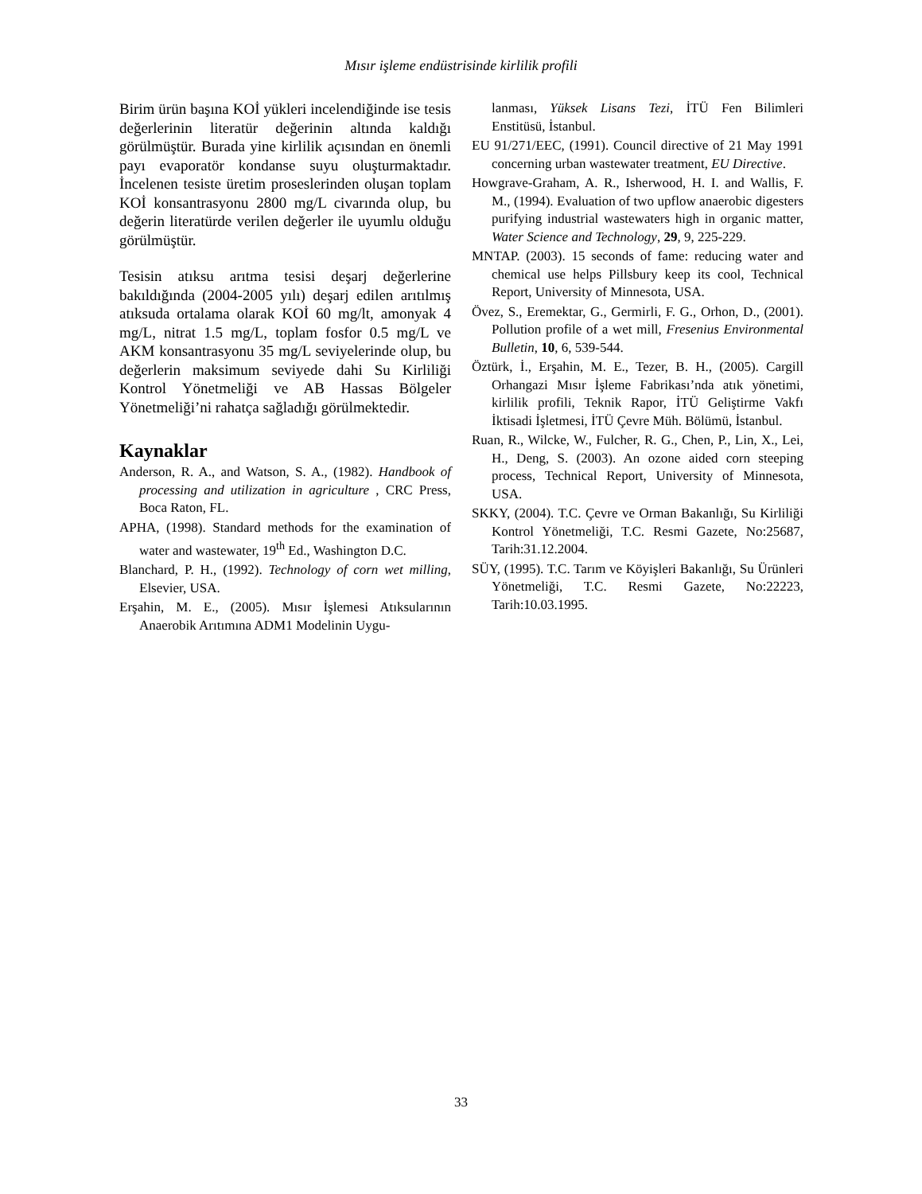Mısır işleme endüstrisinde kirlilik profili
Birim ürün başına KOİ yükleri incelendiğinde ise tesis değerlerinin literatür değerinin altında kaldığı görülmüştür. Burada yine kirlilik açısından en önemli payı evaporatör kondanse suyu oluşturmaktadır. İncelenen tesiste üretim proseslerinden oluşan toplam KOİ konsantrasyonu 2800 mg/L civarında olup, bu değerin literatürde verilen değerler ile uyumlu olduğu görülmüştür.
Tesisin atıksu arıtma tesisi deşarj değerlerine bakıldığında (2004-2005 yılı) deşarj edilen arıtılmış atıksuda ortalama olarak KOİ 60 mg/lt, amonyak 4 mg/L, nitrat 1.5 mg/L, toplam fosfor 0.5 mg/L ve AKM konsantrasyonu 35 mg/L seviyelerinde olup, bu değerlerin maksimum seviyede dahi Su Kirliliği Kontrol Yönetmeliği ve AB Hassas Bölgeler Yönetmeliği’ni rahatça sağladığı görülmektedir.
Kaynaklar
Anderson, R. A., and Watson, S. A., (1982). Handbook of processing and utilization in agriculture , CRC Press, Boca Raton, FL.
APHA, (1998). Standard methods for the examination of water and wastewater, 19<sup>th</sup> Ed., Washington D.C.
Blanchard, P. H., (1992). Technology of corn wet milling, Elsevier, USA.
Erşahin, M. E., (2005). Mısır İşlemesi Atıksularının Anaerobik Arıtımına ADM1 Modelinin Uygu-
lanması, Yüksek Lisans Tezi, İTÜ Fen Bilimleri Enstitüsü, İstanbul.
EU 91/271/EEC, (1991). Council directive of 21 May 1991 concerning urban wastewater treatment, EU Directive.
Howgrave-Graham, A. R., Isherwood, H. I. and Wallis, F. M., (1994). Evaluation of two upflow anaerobic digesters purifying industrial wastewaters high in organic matter, Water Science and Technology, 29, 9, 225-229.
MNTAP. (2003). 15 seconds of fame: reducing water and chemical use helps Pillsbury keep its cool, Technical Report, University of Minnesota, USA.
Övez, S., Eremektar, G., Germirli, F. G., Orhon, D., (2001). Pollution profile of a wet mill, Fresenius Environmental Bulletin, 10, 6, 539-544.
Öztürk, İ., Erşahin, M. E., Tezer, B. H., (2005). Cargill Orhangazi Mısır İşleme Fabrikası’nda atık yönetimi, kirlilik profili, Teknik Rapor, İTÜ Geliştirme Vakfı İktisadi İşletmesi, İTÜ Çevre Müh. Bölümü, İstanbul.
Ruan, R., Wilcke, W., Fulcher, R. G., Chen, P., Lin, X., Lei, H., Deng, S. (2003). An ozone aided corn steeping process, Technical Report, University of Minnesota, USA.
SKKY, (2004). T.C. Çevre ve Orman Bakanlığı, Su Kirliliği Kontrol Yönetmeliği, T.C. Resmi Gazete, No:25687, Tarih:31.12.2004.
SÜY, (1995). T.C. Tarım ve Köyişleri Bakanlığı, Su Ürünleri Yönetmeliği, T.C. Resmi Gazete, No:22223, Tarih:10.03.1995.
33